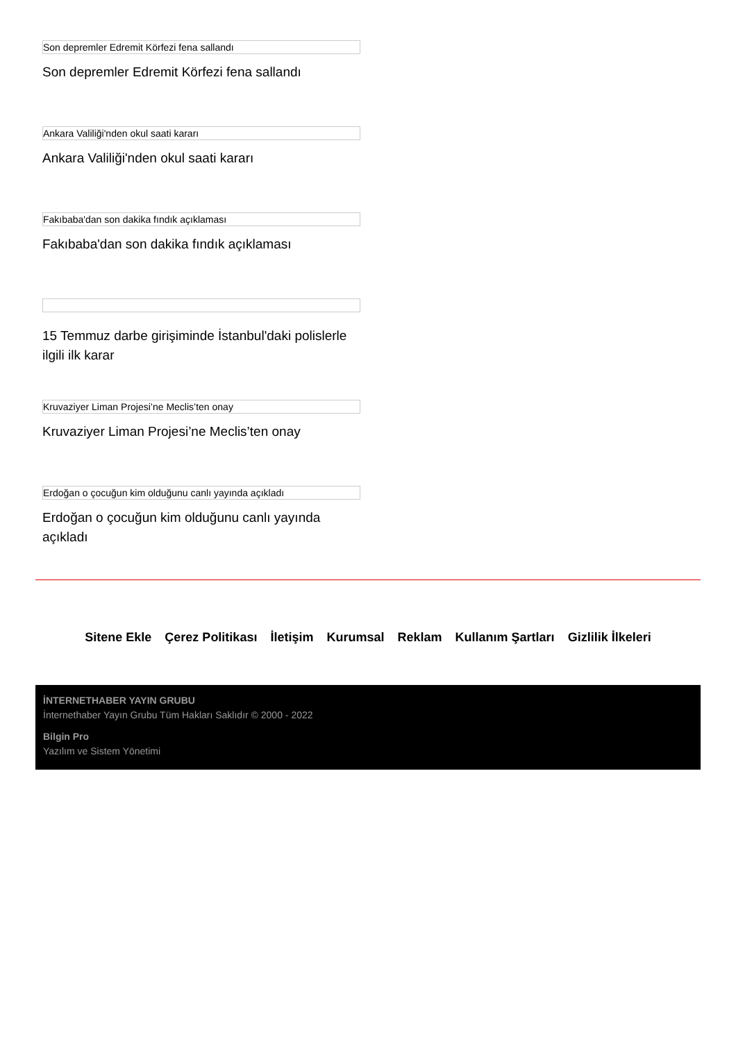Son depremler Edremit Körfezi fena sallandı
Son depremler Edremit Körfezi fena sallandı
Ankara Valiliği'nden okul saati kararı
Ankara Valiliği'nden okul saati kararı
Fakıbaba'dan son dakika fındık açıklaması
Fakıbaba'dan son dakika fındık açıklaması
15 Temmuz darbe girişiminde İstanbul'daki polislerle ilgili ilk karar
Kruvaziyer Liman Projesi’ne Meclis’ten onay
Kruvaziyer Liman Projesi’ne Meclis’ten onay
Erdoğan o çocuğun kim olduğunu canlı yayında açıkladı
Erdoğan o çocuğun kim olduğunu canlı yayında açıkladı
Sitene Ekle Çerez Politikası İletişim Kurumsal Reklam Kullanım Şartları Gizlilik İlkeleri
İNTERNETHABER YAYIN GRUBU
İnternethaber Yayın Grubu Tüm Hakları Saklıdır © 2000 - 2022
Bilgin Pro
Yazılım ve Sistem Yönetimi